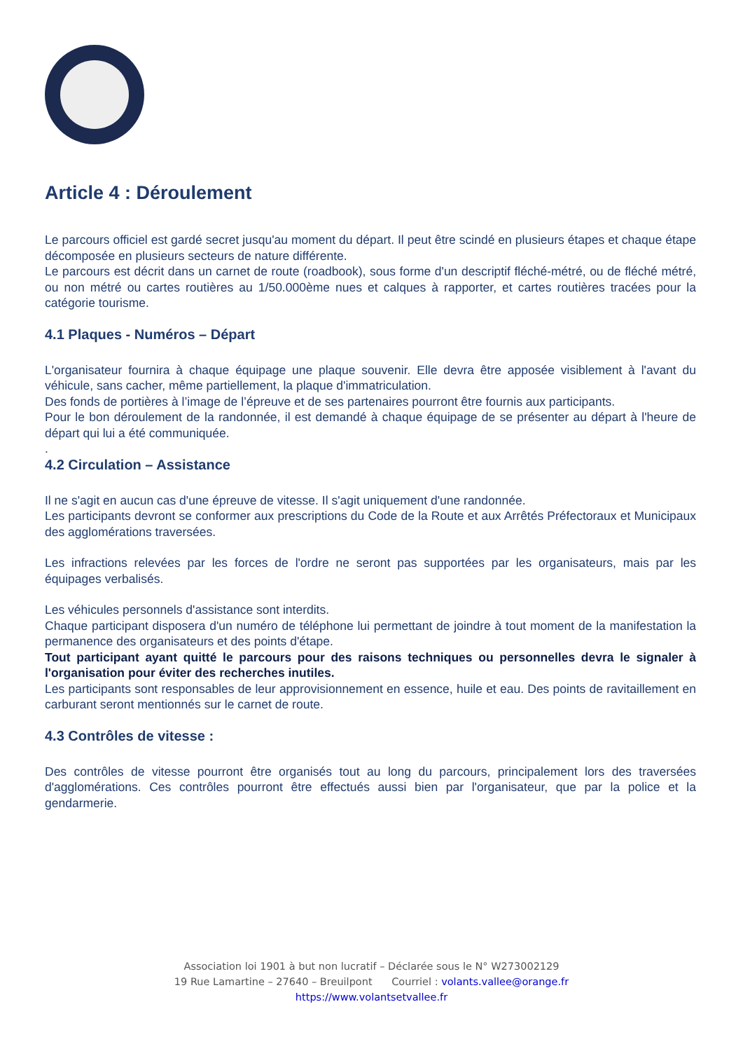Article 4 : Déroulement
Le parcours officiel est gardé secret jusqu'au moment du départ. Il peut être scindé en plusieurs étapes et chaque étape décomposée en plusieurs secteurs de nature différente.
Le parcours est décrit dans un carnet de route (roadbook), sous forme d'un descriptif fléché-métré, ou de fléché métré, ou non métré ou cartes routières au 1/50.000ème nues et calques à rapporter, et cartes routières tracées pour la catégorie tourisme.
4.1 Plaques - Numéros – Départ
L'organisateur fournira à chaque équipage une plaque souvenir. Elle devra être apposée visiblement à l'avant du véhicule, sans cacher, même partiellement, la plaque d'immatriculation.
Des fonds de portières à l’image de l’épreuve et de ses partenaires pourront être fournis aux participants.
Pour le bon déroulement de la randonnée, il est demandé à chaque équipage de se présenter au départ à l'heure de départ qui lui a été communiquée.
.
4.2 Circulation – Assistance
Il ne s'agit en aucun cas d'une épreuve de vitesse. Il s'agit uniquement d'une randonnée.
Les participants devront se conformer aux prescriptions du Code de la Route et aux Arrêtés Préfectoraux et Municipaux des agglomérations traversées.
Les infractions relevées par les forces de l'ordre ne seront pas supportées par les organisateurs, mais par les équipages verbalisés.
Les véhicules personnels d'assistance sont interdits.
Chaque participant disposera d'un numéro de téléphone lui permettant de joindre à tout moment de la manifestation la permanence des organisateurs et des points d'étape.
Tout participant ayant quitté le parcours pour des raisons techniques ou personnelles devra le signaler à l'organisation pour éviter des recherches inutiles.
Les participants sont responsables de leur approvisionnement en essence, huile et eau. Des points de ravitaillement en carburant seront mentionnés sur le carnet de route.
4.3 Contrôles de vitesse :
Des contrôles de vitesse pourront être organisés tout au long du parcours, principalement lors des traversées d'agglomérations. Ces contrôles pourront être effectués aussi bien par l'organisateur, que par la police et la gendarmerie.
Association loi 1901 à but non lucratif – Déclarée sous le N° W273002129
19 Rue Lamartine – 27640 – Breuilpont Courriel : volants.vallee@orange.fr
https://www.volantsetvallee.fr